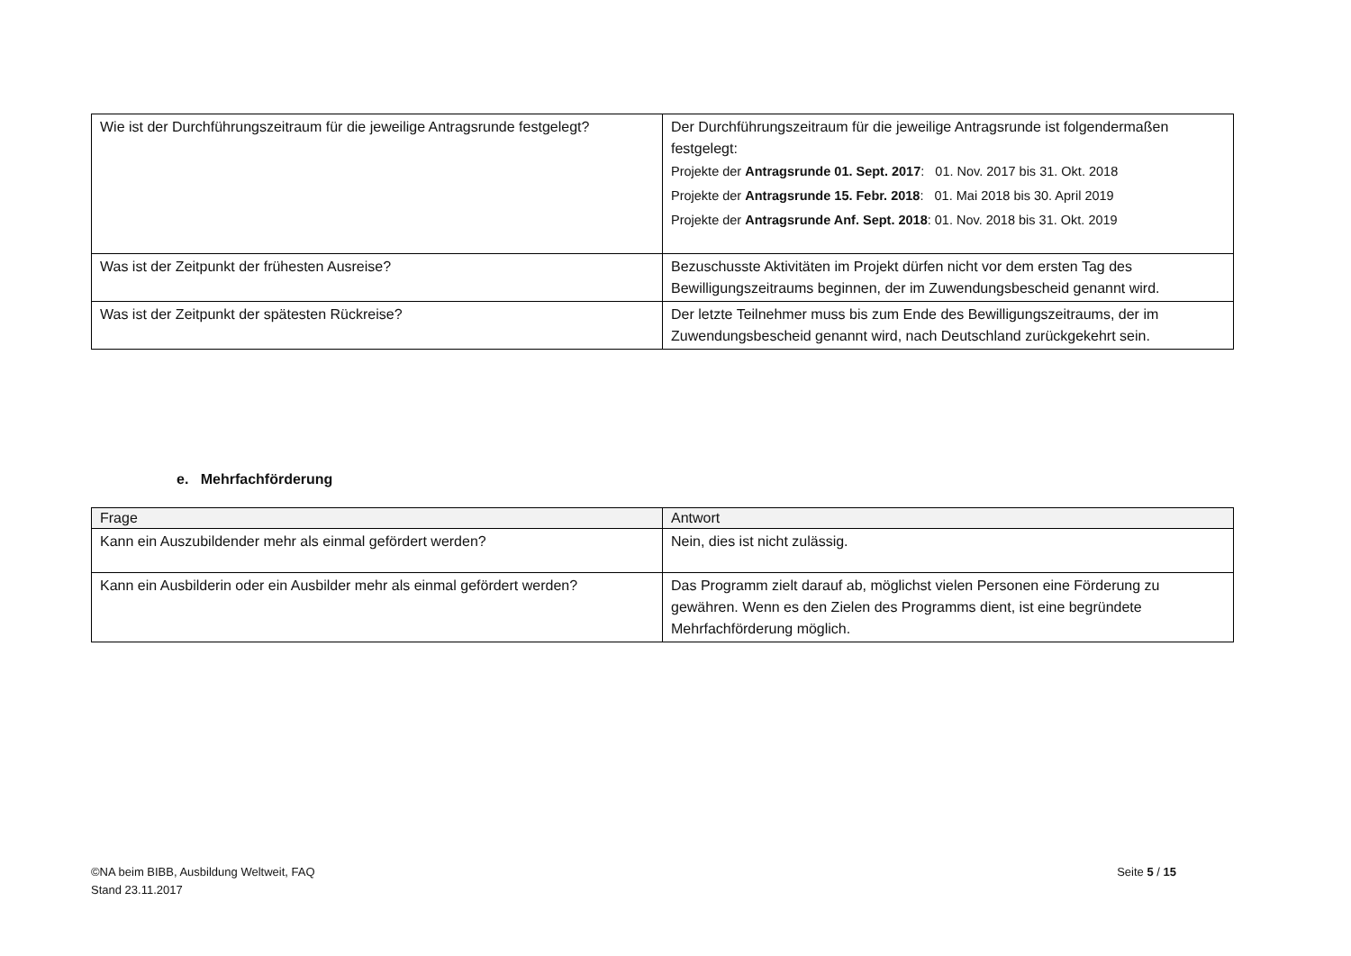| Wie ist der Durchführungszeitraum für die jeweilige Antragsrunde festgelegt? | Der Durchführungszeitraum für die jeweilige Antragsrunde ist folgendermaßen festgelegt: Projekte der Antragsrunde 01. Sept. 2017 : 01. Nov. 2017 bis 31. Okt. 2018 Projekte der Antragsrunde 15. Febr. 2018 : 01. Mai 2018 bis 30. April 2019 Projekte der Antragsrunde Anf. Sept. 2018 : 01. Nov. 2018 bis 31. Okt. 2019 |
| Was ist der Zeitpunkt der frühesten Ausreise? | Bezuschusste Aktivitäten im Projekt dürfen nicht vor dem ersten Tag des Bewilligungszeitraums beginnen, der im Zuwendungsbescheid genannt wird. |
| Was ist der Zeitpunkt der spätesten Rückreise? | Der letzte Teilnehmer muss bis zum Ende des Bewilligungszeitraums, der im Zuwendungsbescheid genannt wird, nach Deutschland zurückgekehrt sein. |
e. Mehrfachförderung
| Frage | Antwort |
| Kann ein Auszubildender mehr als einmal gefördert werden? | Nein, dies ist nicht zulässig. |
| Kann ein Ausbilderin oder ein Ausbilder mehr als einmal gefördert werden? | Das Programm zielt darauf ab, möglichst vielen Personen eine Förderung zu gewähren. Wenn es den Zielen des Programms dient, ist eine begründete Mehrfachförderung möglich. |
©NA beim BIBB, Ausbildung Weltweit, FAQ
Stand 23.11.2017
Seite 5 / 15